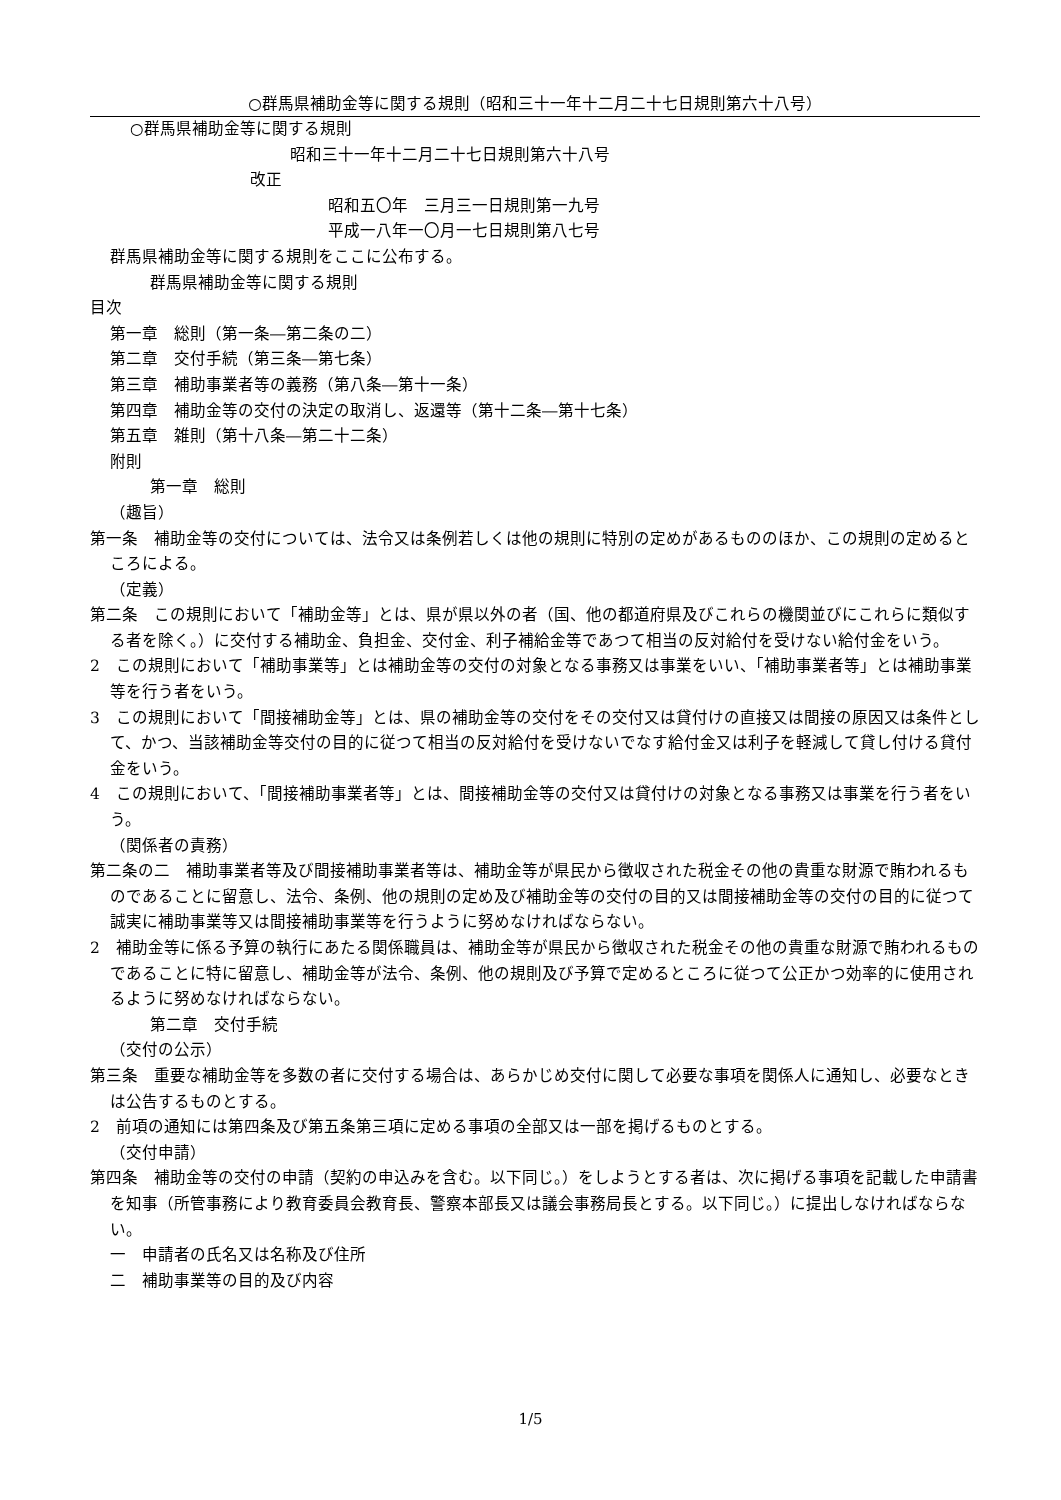○群馬県補助金等に関する規則（昭和三十一年十二月二十七日規則第六十八号）
○群馬県補助金等に関する規則
昭和三十一年十二月二十七日規則第六十八号
改正
昭和五〇年　三月三一日規則第一九号
平成一八年一〇月一七日規則第八七号
群馬県補助金等に関する規則をここに公布する。
群馬県補助金等に関する規則
目次
第一章　総則（第一条―第二条の二）
第二章　交付手続（第三条―第七条）
第三章　補助事業者等の義務（第八条―第十一条）
第四章　補助金等の交付の決定の取消し、返還等（第十二条―第十七条）
第五章　雑則（第十八条―第二十二条）
附則
第一章　総則
（趣旨）
第一条　補助金等の交付については、法令又は条例若しくは他の規則に特別の定めがあるもののほか、この規則の定めるところによる。
（定義）
第二条　この規則において「補助金等」とは、県が県以外の者（国、他の都道府県及びこれらの機関並びにこれらに類似する者を除く。）に交付する補助金、負担金、交付金、利子補給金等であつて相当の反対給付を受けない給付金をいう。
2　この規則において「補助事業等」とは補助金等の交付の対象となる事務又は事業をいい、「補助事業者等」とは補助事業等を行う者をいう。
3　この規則において「間接補助金等」とは、県の補助金等の交付をその交付又は貸付けの直接又は間接の原因又は条件として、かつ、当該補助金等交付の目的に従つて相当の反対給付を受けないでなす給付金又は利子を軽減して貸し付ける貸付金をいう。
4　この規則において、「間接補助事業者等」とは、間接補助金等の交付又は貸付けの対象となる事務又は事業を行う者をいう。
（関係者の責務）
第二条の二　補助事業者等及び間接補助事業者等は、補助金等が県民から徴収された税金その他の貴重な財源で賄われるものであることに留意し、法令、条例、他の規則の定め及び補助金等の交付の目的又は間接補助金等の交付の目的に従つて誠実に補助事業等又は間接補助事業等を行うように努めなければならない。
2　補助金等に係る予算の執行にあたる関係職員は、補助金等が県民から徴収された税金その他の貴重な財源で賄われるものであることに特に留意し、補助金等が法令、条例、他の規則及び予算で定めるところに従つて公正かつ効率的に使用されるように努めなければならない。
第二章　交付手続
（交付の公示）
第三条　重要な補助金等を多数の者に交付する場合は、あらかじめ交付に関して必要な事項を関係人に通知し、必要なときは公告するものとする。
2　前項の通知には第四条及び第五条第三項に定める事項の全部又は一部を掲げるものとする。
（交付申請）
第四条　補助金等の交付の申請（契約の申込みを含む。以下同じ。）をしようとする者は、次に掲げる事項を記載した申請書を知事（所管事務により教育委員会教育長、警察本部長又は議会事務局長とする。以下同じ。）に提出しなければならない。
一　申請者の氏名又は名称及び住所
二　補助事業等の目的及び内容
1/5